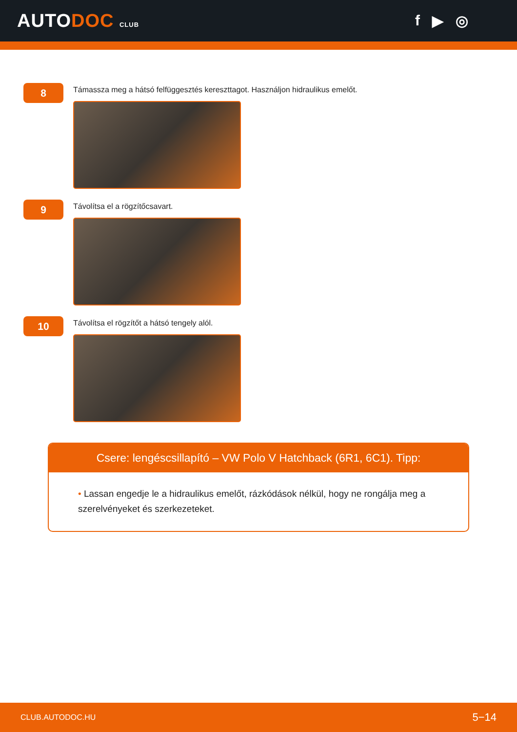AUTODOC CLUB
f ▶ ◎
8
Támassza meg a hátsó felfüggesztés kereszttagot. Használjon hidraulikus emelőt.
9
Távolítsa el a rögzítőcsavart.
10
Távolítsa el rögzítőt a hátsó tengely alól.
Csere: lengéscsillapító – VW Polo V Hatchback (6R1, 6C1). Tipp:
• Lassan engedje le a hidraulikus emelőt, rázkódások nélkül, hogy ne rongálja meg a szerelvényeket és szerkezeteket.
CLUB.AUTODOC.HU 5−14